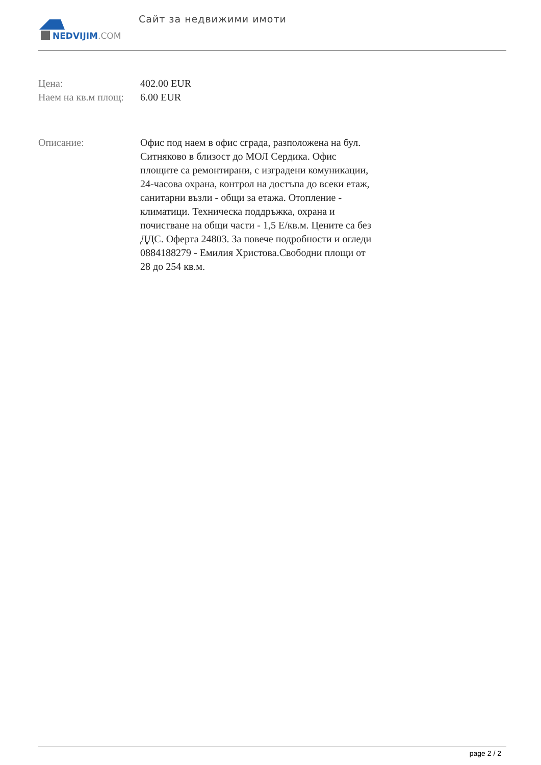NEDVIJIM.COM
Сайт за недвижими имоти
| Цена: | 402.00 EUR |
| Наем на кв.м площ: | 6.00 EUR |
| Описание: | Офис под наем в офис сграда, разположена на бул. Ситняково в близост до МОЛ Сердика. Офис площите са ремонтирани, с изградени комуникации, 24-часова охрана, контрол на достъпа до всеки етаж, санитарни възли - общи за етажа. Отопление - климатици. Техническа поддръжка, охрана и почистване на общи части - 1,5 Е/кв.м. Цените са без ДДС. Оферта 24803. За повече подробности и огледи 0884188279 - Емилия Христова.Свободни площи от 28 до 254 кв.м. |
page 2 / 2